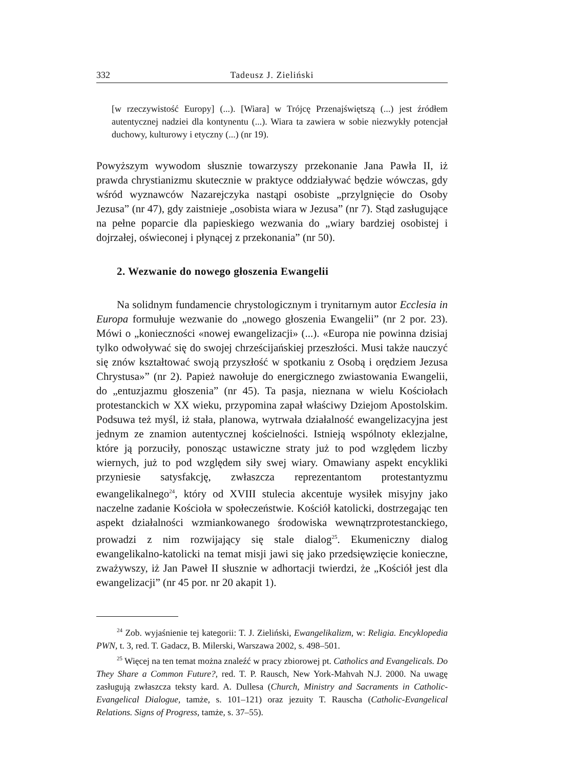332 Tadeusz J. Zieliński
[w rzeczywistość Europy] (...). [Wiara] w Trójcę Przenajświętszą (...) jest źródłem autentycznej nadziei dla kontynentu (...). Wiara ta zawiera w sobie niezwykły potencjał duchowy, kulturowy i etyczny (...) (nr 19).
Powyższym wywodom słusznie towarzyszy przekonanie Jana Pawła II, iż prawda chrystianizmu skutecznie w praktyce oddziaływać będzie wówczas, gdy wśród wyznawców Nazarejczyka nastąpi osobiste „przylgnięcie do Osoby Jezusa” (nr 47), gdy zaistnieje „osobista wiara w Jezusa” (nr 7). Stąd zasługujące na pełne poparcie dla papieskiego wezwania do „wiary bardziej osobistej i dojrzałej, oświeconej i płynącej z przekonania” (nr 50).
2. Wezwanie do nowego głoszenia Ewangelii
Na solidnym fundamencie chrystologicznym i trynitarnym autor Ecclesia in Europa formułuje wezwanie do „nowego głoszenia Ewangelii” (nr 2 por. 23). Mówi o „konieczności «nowej ewangelizacji» (...). «Europa nie powinna dzisiaj tylko odwoływać się do swojej chrześcijańskiej przeszłości. Musi także nauczyć się znów kształtować swoją przyszłość w spotkaniu z Osobą i orędziem Jezusa Chrystusa»” (nr 2). Papież nawołuje do energicznego zwiastowania Ewangelii, do „entuzjazmu głoszenia” (nr 45). Ta pasja, nieznana w wielu Kościołach protestanckich w XX wieku, przypomina zapał właściwy Dziejom Apostolskim. Podsuwa też myśl, iż stała, planowa, wytrwała działalność ewangelizacyjna jest jednym ze znamion autentycznej kościelności. Istnieją wspólnoty eklezjalne, które ją porzuciły, ponosząc ustawiczne straty już to pod względem liczby wiernych, już to pod względem siły swej wiary. Omawiany aspekt encykliki przyniesie satysfakcję, zwłaszcza reprezentantom protestantyzmu ewangelikalnego<sup>24</sup>, który od XVIII stulecia akcentuje wysiłek misyjny jako naczelne zadanie Kościoła w społeczeństwie. Kościół katolicki, dostrzegając ten aspekt działalności wzmiankowanego środowiska wewnątrzprotestanckiego, prowadzi z nim rozwijający się stale dialog<sup>25</sup>. Ekumeniczny dialog ewangelikalno-katolicki na temat misji jawi się jako przedsięwzięcie konieczne, zważywszy, iż Jan Paweł II słusznie w adhortacji twierdzi, że „Kościół jest dla ewangelizacji” (nr 45 por. nr 20 akapit 1).
<sup>24</sup> Zob. wyjaśnienie tej kategorii: T. J. Zieliński, Ewangelikalizm, w: Religia. Encyklopedia PWN, t. 3, red. T. Gadacz, B. Milerski, Warszawa 2002, s. 498–501.
<sup>25</sup> Więcej na ten temat można znaleźć w pracy zbiorowej pt. Catholics and Evangelicals. Do They Share a Common Future?, red. T. P. Rausch, New York-Mahvah N.J. 2000. Na uwagę zasługują zwłaszcza teksty kard. A. Dullesa (Church, Ministry and Sacraments in Catholic-Evangelical Dialogue, tamże, s. 101–121) oraz jezuity T. Rauscha (Catholic-Evangelical Relations. Signs of Progress, tamże, s. 37–55).